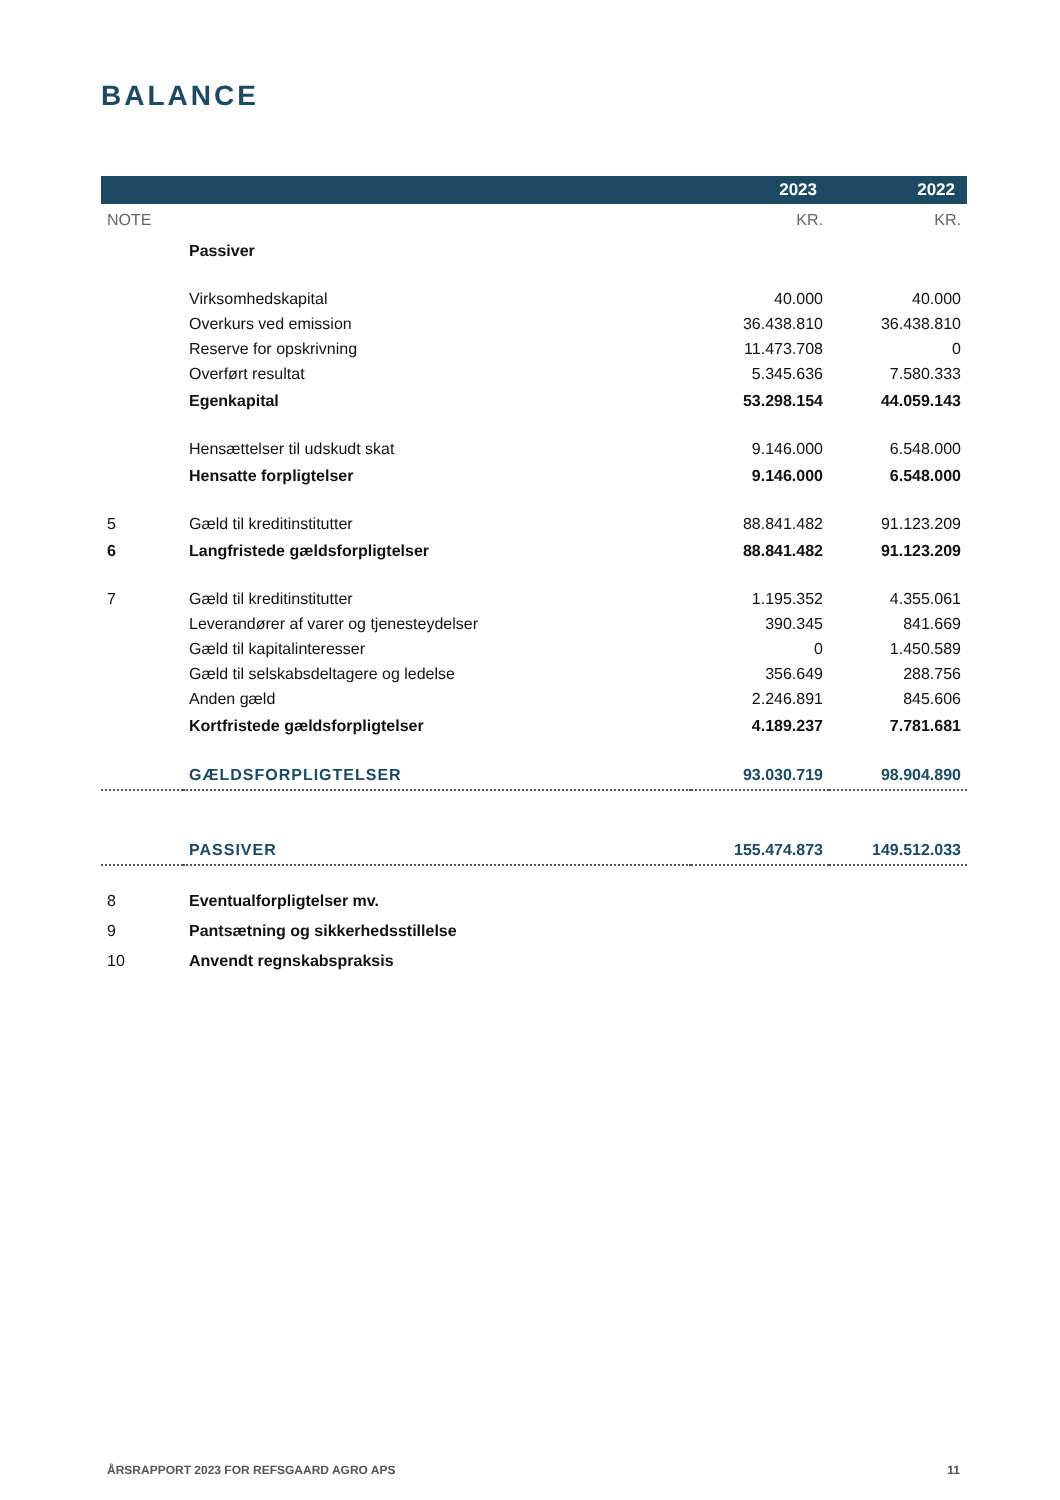BALANCE
| | | 2023 | 2022 |
| --- | --- | --- | --- |
| NOTE | | KR. | KR. |
| | Passiver | | |
| | Virksomhedskapital | 40.000 | 40.000 |
| | Overkurs ved emission | 36.438.810 | 36.438.810 |
| | Reserve for opskrivning | 11.473.708 | 0 |
| | Overført resultat | 5.345.636 | 7.580.333 |
| | Egenkapital | 53.298.154 | 44.059.143 |
| | Hensættelser til udskudt skat | 9.146.000 | 6.548.000 |
| | Hensatte forpligtelser | 9.146.000 | 6.548.000 |
| 5 | Gæld til kreditinstitutter | 88.841.482 | 91.123.209 |
| 6 | Langfristede gældsforpligtelser | 88.841.482 | 91.123.209 |
| 7 | Gæld til kreditinstitutter | 1.195.352 | 4.355.061 |
| | Leverandører af varer og tjenesteydelser | 390.345 | 841.669 |
| | Gæld til kapitalinteresser | 0 | 1.450.589 |
| | Gæld til selskabsdeltagere og ledelse | 356.649 | 288.756 |
| | Anden gæld | 2.246.891 | 845.606 |
| | Kortfristede gældsforpligtelser | 4.189.237 | 7.781.681 |
| | GÆLDSFORPLIGTELSER | 93.030.719 | 98.904.890 |
| | PASSIVER | 155.474.873 | 149.512.033 |
| 8 | Eventualforpligtelser mv. | | |
| 9 | Pantsætning og sikkerhedsstillelse | | |
| 10 | Anvendt regnskabspraksis | | |
ÅRSRAPPORT 2023 FOR REFSGAARD AGRO APS 11